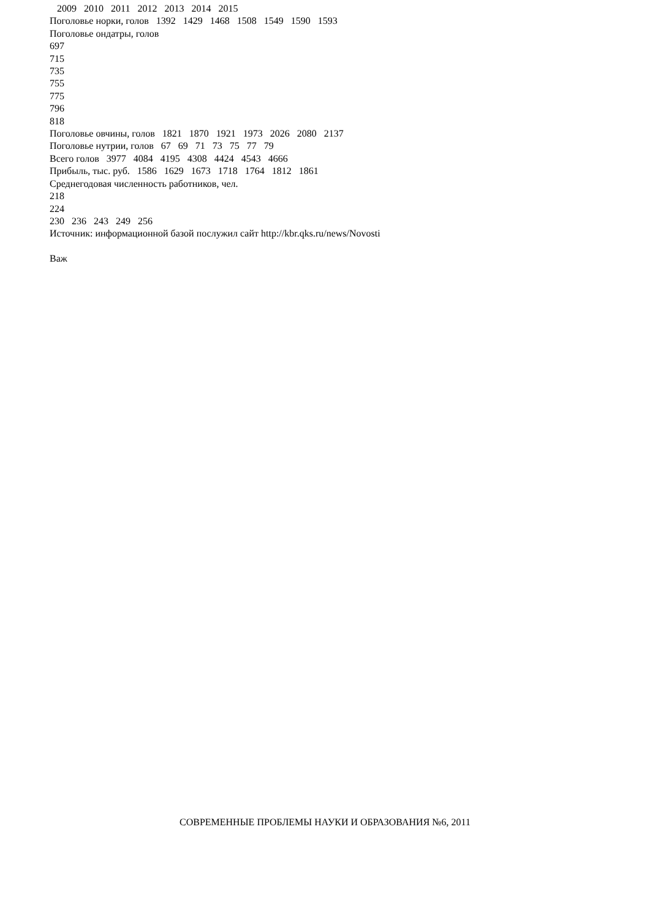2009 2010 2011 2012 2013 2014 2015 Поголовье норки, голов 1392 1429 1468 1508 1549 1590 1593 Поголовье ондатры, голов 697 715 735 755 775 796 818 Поголовье овчины, голов 1821 1870 1921 1973 2026 2080 2137 Поголовье нутрии, голов 67 69 71 73 75 77 79 Всего голов 3977 4084 4195 4308 4424 4543 4666 Прибыль, тыс. руб. 1586 1629 1673 1718 1764 1812 1861 Среднегодовая численность работников, чел. 218 224 230 236 243 249 256 Источник: информационной базой послужил сайт http://kbr.qks.ru/news/Novosti Важ
СОВРЕМЕННЫЕ ПРОБЛЕМЫ НАУКИ И ОБРАЗОВАНИЯ №6, 2011